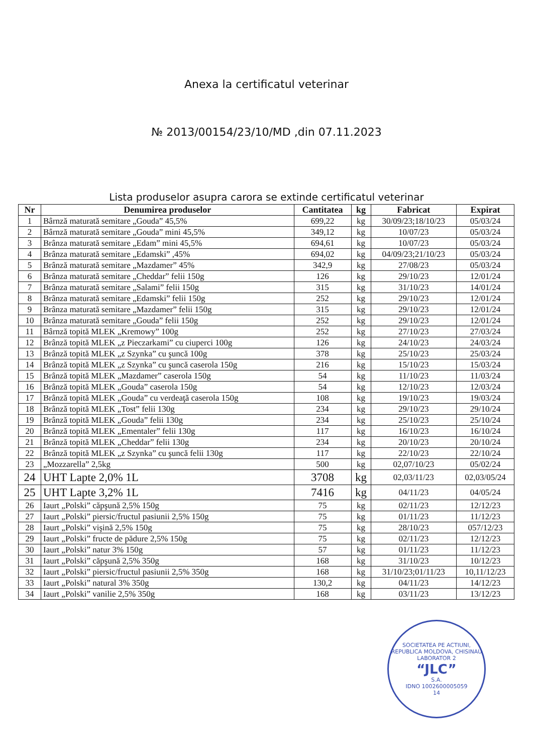Anexa la certificatul veterinar
№ 2013/00154/23/10/MD ,din 07.11.2023
Lista produselor asupra carora se extinde certificatul veterinar
| Nr | Denumirea produselor | Cantitatea | kg | Fabricat | Expirat |
| --- | --- | --- | --- | --- | --- |
| 1 | Bârnză maturată semitare „Gouda” 45,5% | 699,22 | kg | 30/09/23;18/10/23 | 05/03/24 |
| 2 | Bârnză maturată semitare „Gouda” mini 45,5% | 349,12 | kg | 10/07/23 | 05/03/24 |
| 3 | Brânza maturată semitare „Edam” mini 45,5% | 694,61 | kg | 10/07/23 | 05/03/24 |
| 4 | Brânza maturată semitare „Edamski” ,45% | 694,02 | kg | 04/09/23;21/10/23 | 05/03/24 |
| 5 | Brânză maturată semitare „Mazdamer” 45% | 342,9 | kg | 27/08/23 | 05/03/24 |
| 6 | Brânza maturată semitare „Cheddar” felii 150g | 126 | kg | 29/10/23 | 12/01/24 |
| 7 | Brânza maturată semitare „Salami” felii 150g | 315 | kg | 31/10/23 | 14/01/24 |
| 8 | Brânza maturată semitare „Edamski” felii 150g | 252 | kg | 29/10/23 | 12/01/24 |
| 9 | Brânza maturată semitare „Mazdamer” felii 150g | 315 | kg | 29/10/23 | 12/01/24 |
| 10 | Brânza maturată semitare „Gouda” felii 150g | 252 | kg | 29/10/23 | 12/01/24 |
| 11 | Bârnză topită MLEK „Kremowy” 100g | 252 | kg | 27/10/23 | 27/03/24 |
| 12 | Brânză topită MLEK „z Pieczarkami” cu ciuperci 100g | 126 | kg | 24/10/23 | 24/03/24 |
| 13 | Brânză topită MLEK „z Szynka” cu şuncă 100g | 378 | kg | 25/10/23 | 25/03/24 |
| 14 | Brânză topită MLEK „z Szynka” cu şuncă caserola 150g | 216 | kg | 15/10/23 | 15/03/24 |
| 15 | Brânză topită MLEK „Mazdamer” caserola 150g | 54 | kg | 11/10/23 | 11/03/24 |
| 16 | Brânză topită MLEK „Gouda” caserola 150g | 54 | kg | 12/10/23 | 12/03/24 |
| 17 | Brânză topită MLEK „Gouda” cu verdeaţă caserola 150g | 108 | kg | 19/10/23 | 19/03/24 |
| 18 | Brânză topită MLEK „Tost” felii 130g | 234 | kg | 29/10/23 | 29/10/24 |
| 19 | Brânză topită MLEK „Gouda” felii 130g | 234 | kg | 25/10/23 | 25/10/24 |
| 20 | Brânză topită MLEK „Ementaler” felii 130g | 117 | kg | 16/10/23 | 16/10/24 |
| 21 | Brânză topită MLEK „Cheddar” felii 130g | 234 | kg | 20/10/23 | 20/10/24 |
| 22 | Brânză topită MLEK „z Szynka” cu şuncă felii 130g | 117 | kg | 22/10/23 | 22/10/24 |
| 23 | „Mozzarella” 2,5kg | 500 | kg | 02,07/10/23 | 05/02/24 |
| 24 | UHT Lapte 2,0% 1L | 3708 | kg | 02,03/11/23 | 02,03/05/24 |
| 25 | UHT Lapte 3,2% 1L | 7416 | kg | 04/11/23 | 04/05/24 |
| 26 | Iaurt „Polski” căpşună 2,5% 150g | 75 | kg | 02/11/23 | 12/12/23 |
| 27 | Iaurt „Polski” piersic/fructul pasiunii 2,5% 150g | 75 | kg | 01/11/23 | 11/12/23 |
| 28 | Iaurt „Polski” vişină 2,5% 150g | 75 | kg | 28/10/23 | 057/12/23 |
| 29 | Iaurt „Polski” fructe de pădure 2,5% 150g | 75 | kg | 02/11/23 | 12/12/23 |
| 30 | Iaurt „Polski” natur 3% 150g | 57 | kg | 01/11/23 | 11/12/23 |
| 31 | Iaurt „Polski” căpşună 2,5% 350g | 168 | kg | 31/10/23 | 10/12/23 |
| 32 | Iaurt „Polski” piersic/fructul pasiunii 2,5% 350g | 168 | kg | 31/10/23;01/11/23 | 10,11/12/23 |
| 33 | Iaurt „Polski” natural 3% 350g | 130,2 | kg | 04/11/23 | 14/12/23 |
| 34 | Iaurt „Polski” vanilie 2,5% 350g | 168 | kg | 03/11/23 | 13/12/23 |
SOCIETATEA PE ACTIUNI, REPUBLICA MOLDOVA, CHISINAU
LABORATOR 2
“JLC”
S.A.
IDNO 1002600005059
14